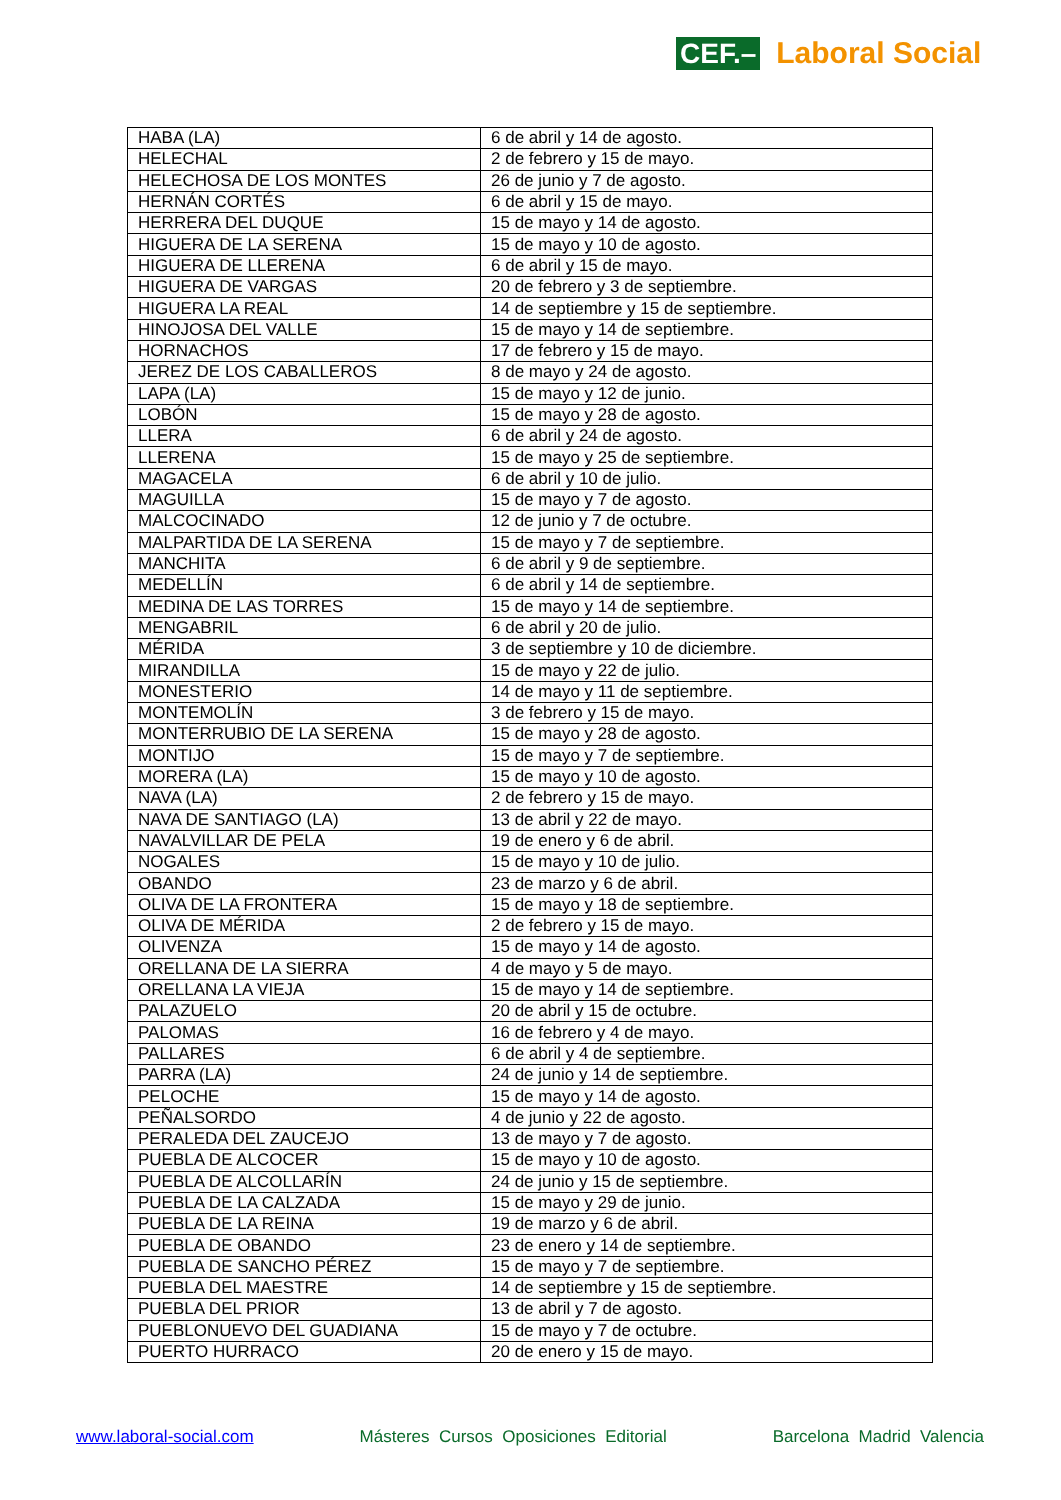CEF.– Laboral Social
| HABA (LA) | 6 de abril y 14 de agosto. |
| HELECHAL | 2 de febrero y 15 de mayo. |
| HELECHOSA DE LOS MONTES | 26 de junio y 7 de agosto. |
| HERNÁN CORTÉS | 6 de abril y 15 de mayo. |
| HERRERA DEL DUQUE | 15 de mayo y 14 de agosto. |
| HIGUERA DE LA SERENA | 15 de mayo y 10 de agosto. |
| HIGUERA DE LLERENA | 6 de abril y 15 de mayo. |
| HIGUERA DE VARGAS | 20 de febrero y 3 de septiembre. |
| HIGUERA LA REAL | 14 de septiembre y 15 de septiembre. |
| HINOJOSA DEL VALLE | 15 de mayo y 14 de septiembre. |
| HORNACHOS | 17 de febrero y 15 de mayo. |
| JEREZ DE LOS CABALLEROS | 8 de mayo y 24 de agosto. |
| LAPA (LA) | 15 de mayo y 12 de junio. |
| LOBÓN | 15 de mayo y 28 de agosto. |
| LLERA | 6 de abril y 24 de agosto. |
| LLERENA | 15 de mayo y 25 de septiembre. |
| MAGACELA | 6 de abril y 10 de julio. |
| MAGUILLA | 15 de mayo y 7 de agosto. |
| MALCOCINADO | 12 de junio y 7 de octubre. |
| MALPARTIDA DE LA SERENA | 15 de mayo y 7 de septiembre. |
| MANCHITA | 6 de abril y 9 de septiembre. |
| MEDELLÍN | 6 de abril y 14 de septiembre. |
| MEDINA DE LAS TORRES | 15 de mayo y 14 de septiembre. |
| MENGABRIL | 6 de abril y 20 de julio. |
| MÉRIDA | 3 de septiembre y 10 de diciembre. |
| MIRANDILLA | 15 de mayo y 22 de julio. |
| MONESTERIO | 14 de mayo y 11 de septiembre. |
| MONTEMOLÍN | 3 de febrero y 15 de mayo. |
| MONTERRUBIO DE LA SERENA | 15 de mayo y 28 de agosto. |
| MONTIJO | 15 de mayo y 7 de septiembre. |
| MORERA (LA) | 15 de mayo y 10 de agosto. |
| NAVA (LA) | 2 de febrero y 15 de mayo. |
| NAVA DE SANTIAGO (LA) | 13 de abril y 22 de mayo. |
| NAVALVILLAR DE PELA | 19 de enero y 6 de abril. |
| NOGALES | 15 de mayo y 10 de julio. |
| OBANDO | 23 de marzo y 6 de abril. |
| OLIVA DE LA FRONTERA | 15 de mayo y 18 de septiembre. |
| OLIVA DE MÉRIDA | 2 de febrero y 15 de mayo. |
| OLIVENZA | 15 de mayo y 14 de agosto. |
| ORELLANA DE LA SIERRA | 4 de mayo y 5 de mayo. |
| ORELLANA LA VIEJA | 15 de mayo y 14 de septiembre. |
| PALAZUELO | 20 de abril y 15 de octubre. |
| PALOMAS | 16 de febrero y 4 de mayo. |
| PALLARES | 6 de abril y 4 de septiembre. |
| PARRA (LA) | 24 de junio y 14 de septiembre. |
| PELOCHE | 15 de mayo y 14 de agosto. |
| PEÑALSORDO | 4 de junio y 22 de agosto. |
| PERALEDA DEL ZAUCEJO | 13 de mayo y 7 de agosto. |
| PUEBLA DE ALCOCER | 15 de mayo y 10 de agosto. |
| PUEBLA DE ALCOLLARÍN | 24 de junio y 15 de septiembre. |
| PUEBLA DE LA CALZADA | 15 de mayo y 29 de junio. |
| PUEBLA DE LA REINA | 19 de marzo y 6 de abril. |
| PUEBLA DE OBANDO | 23 de enero y 14 de septiembre. |
| PUEBLA DE SANCHO PÉREZ | 15 de mayo y 7 de septiembre. |
| PUEBLA DEL MAESTRE | 14 de septiembre y 15 de septiembre. |
| PUEBLA DEL PRIOR | 13 de abril y 7 de agosto. |
| PUEBLONUEVO DEL GUADIANA | 15 de mayo y 7 de octubre. |
| PUERTO HURRACO | 20 de enero y 15 de mayo. |
www.laboral-social.com Másteres Cursos Oposiciones Editorial Barcelona Madrid Valencia